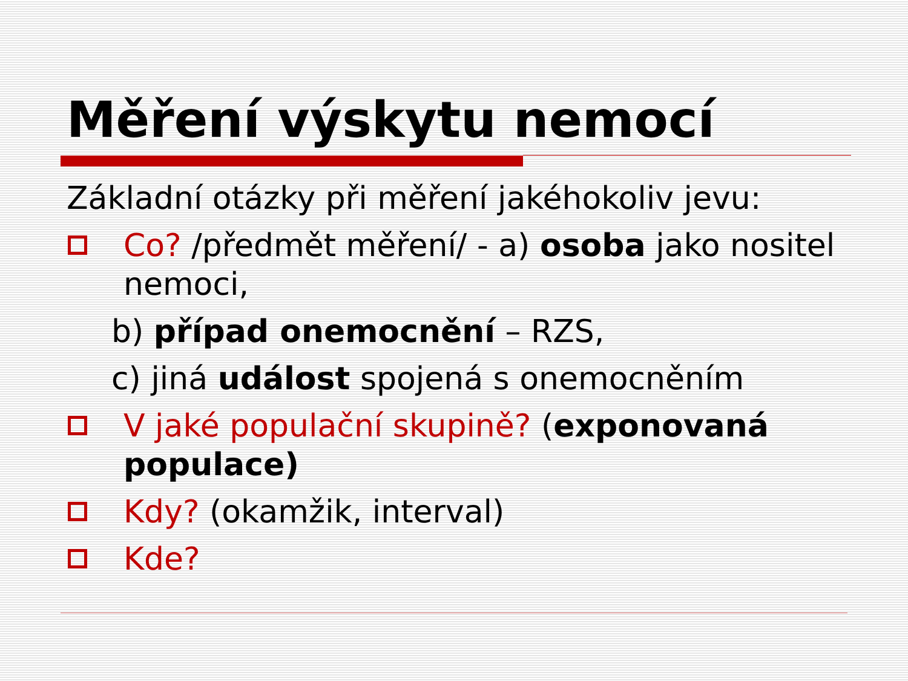Měření výskytu nemocí
Základní otázky při měření jakéhokoliv jevu:
Co? /předmět měření/ - a) osoba jako nositel nemoci,
b) případ onemocnění – RZS,
c) jiná událost spojená s onemocněním
V jaké populační skupině? (exponovaná populace)
Kdy? (okamžik, interval)
Kde?